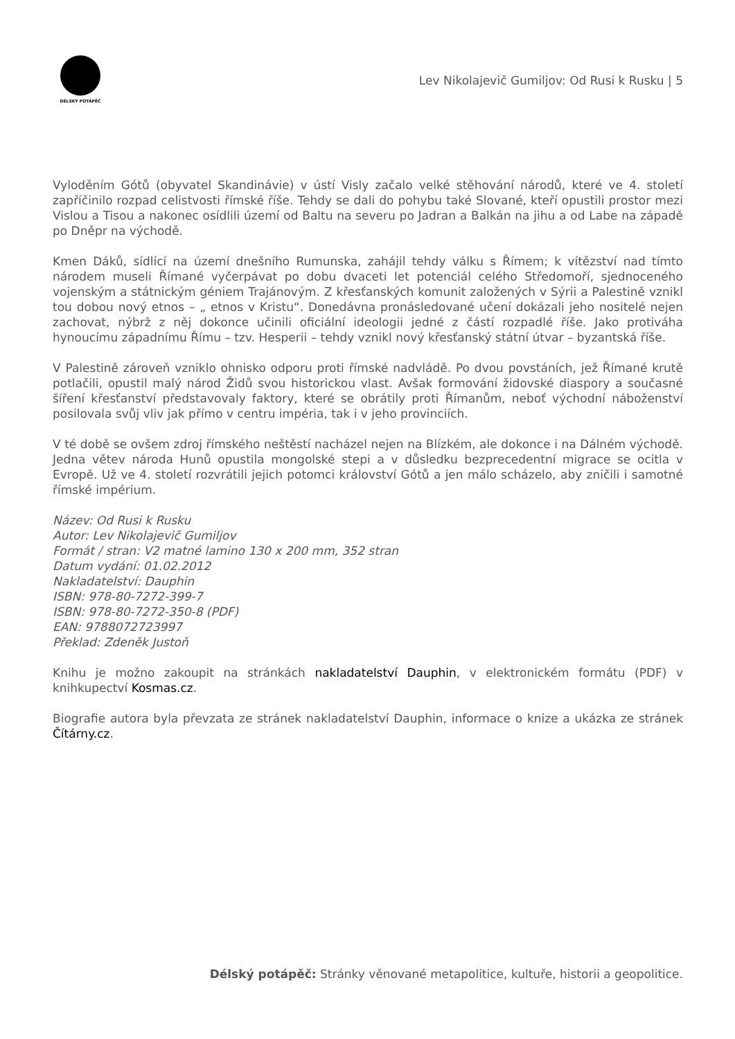DÉLSKÝ POTÁPĚČ
Lev Nikolajevič Gumiljov: Od Rusi k Rusku | 5
Vyloděním Gótů (obyvatel Skandinávie) v ústí Visly začalo velké stěhování národů, které ve 4. století zapříčinilo rozpad celistvosti římské říše. Tehdy se dali do pohybu také Slované, kteří opustili prostor mezi Vislou a Tisou a nakonec osídlili území od Baltu na severu po Jadran a Balkán na jihu a od Labe na západě po Dněpr na východě.
Kmen Dáků, sídlící na území dnešního Rumunska, zahájil tehdy válku s Římem; k vítězství nad tímto národem museli Římané vyčerpávat po dobu dvaceti let potenciál celého Středomoří, sjednoceného vojenským a státnickým géniem Trajánovým. Z křesťanských komunit založených v Sýrii a Palestině vznikl tou dobou nový etnos – „ etnos v Kristu“. Donedávna pronásledované učení dokázali jeho nositelé nejen zachovat, nýbrž z něj dokonce učinili oficiální ideologii jedné z částí rozpadlé říše. Jako protiváha hynoucímu západnímu Římu – tzv. Hesperii – tehdy vznikl nový křesťanský státní útvar – byzantská říše.
V Palestině zároveň vzniklo ohnisko odporu proti římské nadvládě. Po dvou povstáních, jež Římané krutě potlačili, opustil malý národ Židů svou historickou vlast. Avšak formování židovské diaspory a současné šíření křesťanství představovaly faktory, které se obrátily proti Římanům, neboť východní náboženství posilovala svůj vliv jak přímo v centru impéria, tak i v jeho provinciích.
V té době se ovšem zdroj římského neštěstí nacházel nejen na Blízkém, ale dokonce i na Dálném východě. Jedna větev národa Hunů opustila mongolské stepi a v důsledku bezprecedentní migrace se ocitla v Evropě. Už ve 4. století rozvrátili jejich potomci království Gótů a jen málo scházelo, aby zničili i samotné římské impérium.
Název: Od Rusi k Rusku
Autor: Lev Nikolajevič Gumiljov
Formát / stran: V2 matné lamino 130 x 200 mm, 352 stran
Datum vydání: 01.02.2012
Nakladatelství: Dauphin
ISBN: 978-80-7272-399-7
ISBN: 978-80-7272-350-8 (PDF)
EAN: 9788072723997
Překlad: Zdeněk Justoň
Knihu je možno zakoupit na stránkách nakladatelství Dauphin, v elektronickém formátu (PDF) v knihkupectví Kosmas.cz.
Biografie autora byla převzata ze stránek nakladatelství Dauphin, informace o knize a ukázka ze stránek Čítárny.cz.
Délský potápěč: Stránky věnované metapolitice, kultuře, historii a geopolitice.